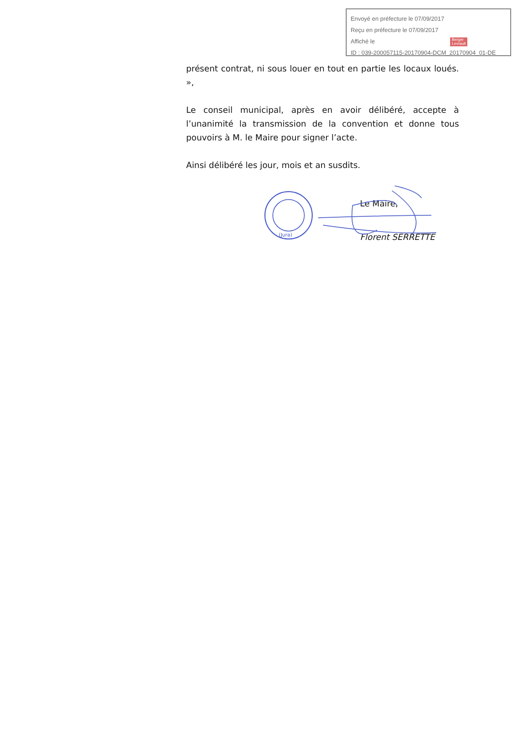Envoyé en préfecture le 07/09/2017
Reçu en préfecture le 07/09/2017
Affiché le Berger
Levrault
ID : 039-200057115-20170904-DCM_20170904_01-DE
présent contrat, ni sous louer en tout en partie les locaux loués. »,
Le conseil municipal, après en avoir délibéré, accepte à l’unanimité la transmission de la convention et donne tous pouvoirs à M. le Maire pour signer l’acte.
Ainsi délibéré les jour, mois et an susdits.
(Jura)
Le Maire,
Florent SERRETTE